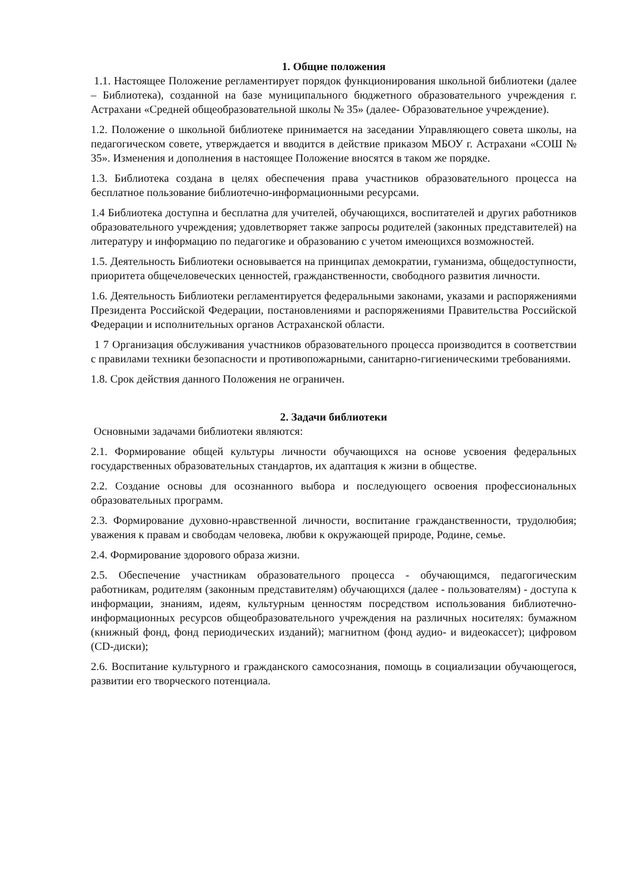1. Общие положения
1.1. Настоящее Положение регламентирует порядок функционирования школьной библиотеки (далее – Библиотека), созданной на базе муниципального бюджетного образовательного учреждения г. Астрахани «Средней общеобразовательной школы № 35» (далее- Образовательное учреждение).
1.2. Положение о школьной библиотеке принимается на заседании Управляющего совета школы, на педагогическом совете, утверждается и вводится в действие приказом МБОУ г. Астрахани «СОШ № 35». Изменения и дополнения в настоящее Положение вносятся в таком же порядке.
1.3. Библиотека создана в целях обеспечения права участников образовательного процесса на бесплатное пользование библиотечно-информационными ресурсами.
1.4 Библиотека доступна и бесплатна для учителей, обучающихся, воспитателей и других работников образовательного учреждения; удовлетворяет также запросы родителей (законных представителей) на литературу и информацию по педагогике и образованию с учетом имеющихся возможностей.
1.5. Деятельность Библиотеки основывается на принципах демократии, гуманизма, общедоступности, приоритета общечеловеческих ценностей, гражданственности, свободного развития личности.
1.6. Деятельность Библиотеки регламентируется федеральными законами, указами и распоряжениями Президента Российской Федерации, постановлениями и распоряжениями Правительства Российской Федерации и исполнительных органов Астраханской области.
1 7 Организация обслуживания участников образовательного процесса производится в соответствии с правилами техники безопасности и противопожарными, санитарно-гигиеническими требованиями.
1.8. Срок действия данного Положения не ограничен.
2. Задачи библиотеки
Основными задачами библиотеки являются:
2.1. Формирование общей культуры личности обучающихся на основе усвоения федеральных государственных образовательных стандартов, их адаптация к жизни в обществе.
2.2. Создание основы для осознанного выбора и последующего освоения профессиональных образовательных программ.
2.3. Формирование духовно-нравственной личности, воспитание гражданственности, трудолюбия; уважения к правам и свободам человека, любви к окружающей природе, Родине, семье.
2.4. Формирование здорового образа жизни.
2.5. Обеспечение участникам образовательного процесса - обучающимся, педагогическим работникам, родителям (законным представителям) обучающихся (далее - пользователям) - доступа к информации, знаниям, идеям, культурным ценностям посредством использования библиотечно-информационных ресурсов общеобразовательного учреждения на различных носителях: бумажном (книжный фонд, фонд периодических изданий); магнитном (фонд аудио- и видеокассет); цифровом (CD-диски);
2.6. Воспитание культурного и гражданского самосознания, помощь в социализации обучающегося, развитии его творческого потенциала.